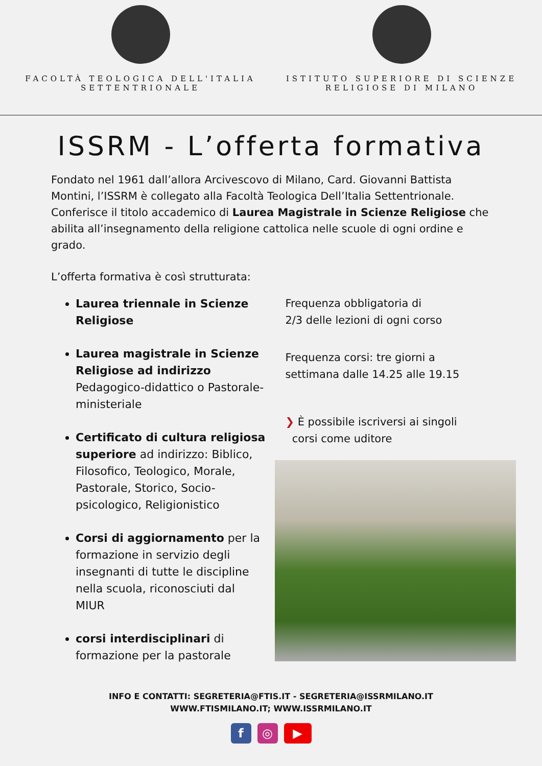FACOLTÀ TEOLOGICA DELL'ITALIA SETTENTRIONALE
ISTITUTO SUPERIORE DI SCIENZE RELIGIOSE DI MILANO
ISSRM - L’offerta formativa
Fondato nel 1961 dall’allora Arcivescovo di Milano, Card. Giovanni Battista Montini, l’ISSRM è collegato alla Facoltà Teologica Dell’Italia Settentrionale. Conferisce il titolo accademico di Laurea Magistrale in Scienze Religiose che abilita all’insegnamento della religione cattolica nelle scuole di ogni ordine e grado.
L’offerta formativa è così strutturata:
Laurea triennale in Scienze Religiose
Laurea magistrale in Scienze Religiose ad indirizzo Pedagogico-didattico o Pastorale-ministeriale
Certificato di cultura religiosa superiore ad indirizzo: Biblico, Filosofico, Teologico, Morale, Pastorale, Storico, Socio-psicologico, Religionistico
Corsi di aggiornamento per la formazione in servizio degli insegnanti di tutte le discipline nella scuola, riconosciuti dal MIUR
corsi interdisciplinari di formazione per la pastorale
Frequenza obbligatoria di
2/3 delle lezioni di ogni corso
Frequenza corsi: tre giorni a
settimana dalle 14.25 alle 19.15
❯ È possibile iscriversi ai singoli
corsi come uditore
INFO E CONTATTI: SEGRETERIA@FTIS.IT - SEGRETERIA@ISSRMILANO.IT
WWW.FTISMILANO.IT; WWW.ISSRMILANO.IT
f ◎ ▶